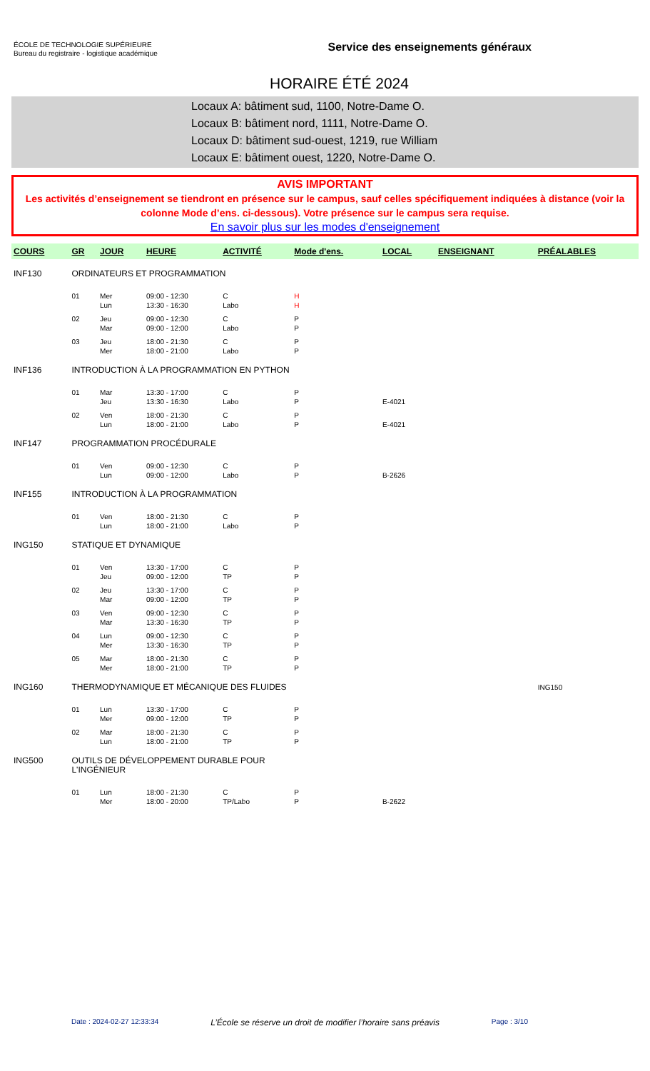ÉCOLE DE TECHNOLOGIE SUPÉRIEURE
Bureau du registraire - logistique académique
Service des enseignements généraux
HORAIRE ÉTÉ 2024
Locaux A: bâtiment sud, 1100, Notre-Dame O.
Locaux B: bâtiment nord, 1111, Notre-Dame O.
Locaux D: bâtiment sud-ouest, 1219, rue William
Locaux E: bâtiment ouest, 1220, Notre-Dame O.
AVIS IMPORTANT
Les activités d’enseignement se tiendront en présence sur le campus, sauf celles spécifiquement indiquées à distance (voir la colonne Mode d’ens. ci-dessous). Votre présence sur le campus sera requise.
En savoir plus sur les modes d'enseignement
| COURS | GR | JOUR | HEURE | ACTIVITÉ | Mode d'ens. | LOCAL | ENSEIGNANT | PRÉALABLES |
| --- | --- | --- | --- | --- | --- | --- | --- | --- |
| INF130 | ORDINATEURS ET PROGRAMMATION | | | | | | | |
| | 01 | Mer Lun | 09:00 - 12:30 13:30 - 16:30 | C Labo | H H | | | |
| | 02 | Jeu Mar | 09:00 - 12:30 09:00 - 12:00 | C Labo | P P | | | |
| | 03 | Jeu Mer | 18:00 - 21:30 18:00 - 21:00 | C Labo | P P | | | |
| INF136 | INTRODUCTION À LA PROGRAMMATION EN PYTHON | | | | | | | |
| | 01 | Mar Jeu | 13:30 - 17:00 13:30 - 16:30 | C Labo | P P | E-4021 | | |
| | 02 | Ven Lun | 18:00 - 21:30 18:00 - 21:00 | C Labo | P P | E-4021 | | |
| INF147 | PROGRAMMATION PROCÉDURALE | | | | | | | |
| | 01 | Ven Lun | 09:00 - 12:30 09:00 - 12:00 | C Labo | P P | B-2626 | | |
| INF155 | INTRODUCTION À LA PROGRAMMATION | | | | | | | |
| | 01 | Ven Lun | 18:00 - 21:30 18:00 - 21:00 | C Labo | P P | | | |
| ING150 | STATIQUE ET DYNAMIQUE | | | | | | | |
| | 01 | Ven Jeu | 13:30 - 17:00 09:00 - 12:00 | C TP | P P | | | |
| | 02 | Jeu Mar | 13:30 - 17:00 09:00 - 12:00 | C TP | P P | | | |
| | 03 | Ven Mar | 09:00 - 12:30 13:30 - 16:30 | C TP | P P | | | |
| | 04 | Lun Mer | 09:00 - 12:30 13:30 - 16:30 | C TP | P P | | | |
| | 05 | Mar Mer | 18:00 - 21:30 18:00 - 21:00 | C TP | P P | | | |
| ING160 | THERMODYNAMIQUE ET MÉCANIQUE DES FLUIDES | | | | | | | ING150 |
| | 01 | Lun Mer | 13:30 - 17:00 09:00 - 12:00 | C TP | P P | | | |
| | 02 | Mar Lun | 18:00 - 21:30 18:00 - 21:00 | C TP | P P | | | |
| ING500 | OUTILS DE DÉVELOPPEMENT DURABLE POUR L'INGÉNIEUR | | | | | | | |
| | 01 | Lun Mer | 18:00 - 21:30 18:00 - 20:00 | C TP/Labo | P P | B-2622 | | |
Date : 2024-02-27 12:33:34 L’École se réserve un droit de modifier l’horaire sans préavis Page : 3/10